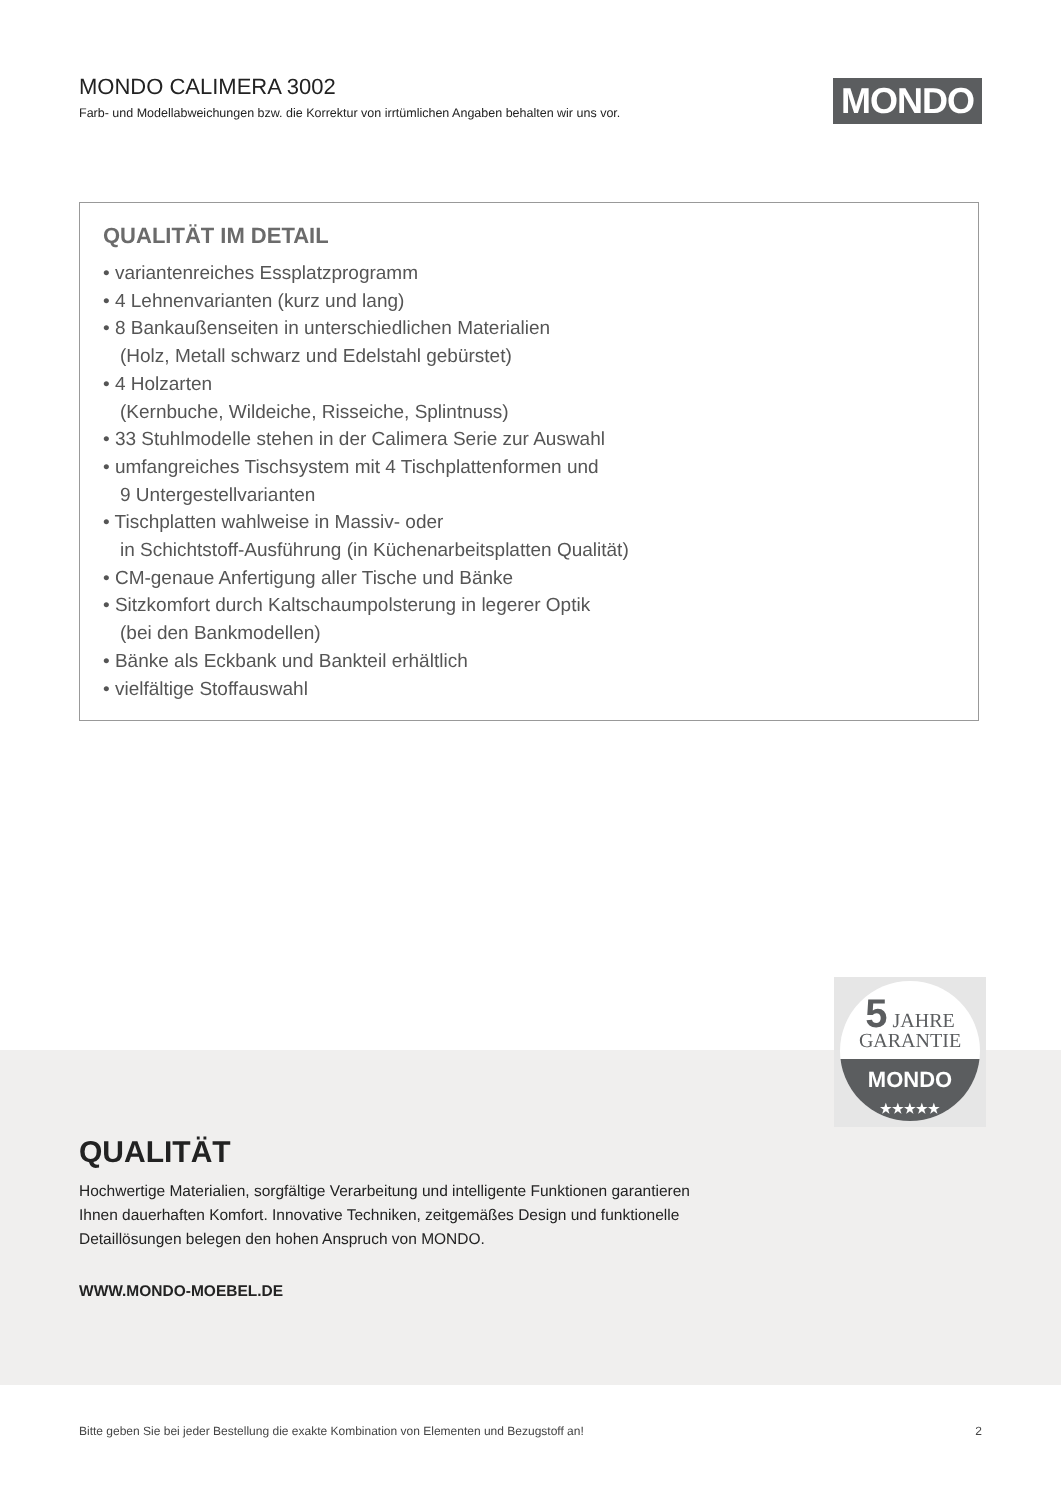MONDO CALIMERA 3002
Farb- und Modellabweichungen bzw. die Korrektur von irrtümlichen Angaben behalten wir uns vor.
MONDO
QUALITÄT IM DETAIL
• variantenreiches Essplatzprogramm
• 4 Lehnenvarianten (kurz und lang)
• 8 Bankaußenseiten in unterschiedlichen Materialien
(Holz, Metall schwarz und Edelstahl gebürstet)
• 4 Holzarten
(Kernbuche, Wildeiche, Risseiche, Splintnuss)
• 33 Stuhlmodelle stehen in der Calimera Serie zur Auswahl
• umfangreiches Tischsystem mit 4 Tischplattenformen und
9 Untergestellvarianten
• Tischplatten wahlweise in Massiv- oder
in Schichtstoff-Ausführung (in Küchenarbeitsplatten Qualität)
• CM-genaue Anfertigung aller Tische und Bänke
• Sitzkomfort durch Kaltschaumpolsterung in legerer Optik
(bei den Bankmodellen)
• Bänke als Eckbank und Bankteil erhältlich
• vielfältige Stoffauswahl
5 JAHRE
GARANTIE
MONDO
★★★★★
QUALITÄT
Hochwertige Materialien, sorgfältige Verarbeitung und intelligente Funktionen garantieren Ihnen dauerhaften Komfort. Innovative Techniken, zeitgemäßes Design und funktionelle Detaillösungen belegen den hohen Anspruch von MONDO.
WWW.MONDO-MOEBEL.DE
Bitte geben Sie bei jeder Bestellung die exakte Kombination von Elementen und Bezugstoff an! 2